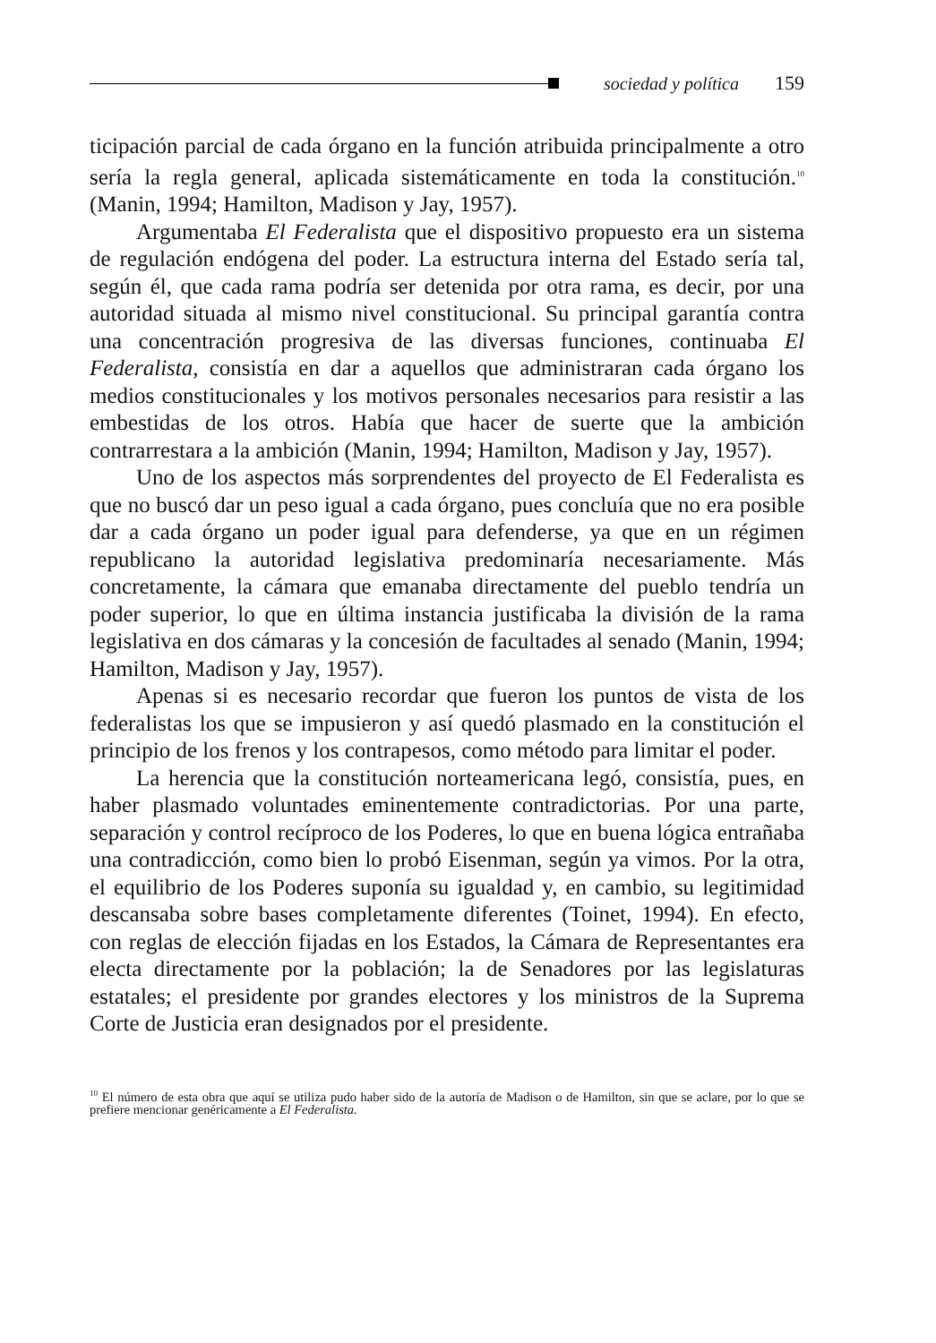sociedad y política 159
ticipación parcial de cada órgano en la función atribuida principalmente a otro sería la regla general, aplicada sistemáticamente en toda la constitución.<sup>10</sup> (Manin, 1994; Hamilton, Madison y Jay, 1957).
Argumentaba El Federalista que el dispositivo propuesto era un sistema de regulación endógena del poder. La estructura interna del Estado sería tal, según él, que cada rama podría ser detenida por otra rama, es decir, por una autoridad situada al mismo nivel constitucional. Su principal garantía contra una concentración progresiva de las diversas funciones, continuaba El Federalista, consistía en dar a aquellos que administraran cada órgano los medios constitucionales y los motivos personales necesarios para resistir a las embestidas de los otros. Había que hacer de suerte que la ambición contrarrestara a la ambición (Manin, 1994; Hamilton, Madison y Jay, 1957).
Uno de los aspectos más sorprendentes del proyecto de El Federalista es que no buscó dar un peso igual a cada órgano, pues concluía que no era posible dar a cada órgano un poder igual para defenderse, ya que en un régimen republicano la autoridad legislativa predominaría necesariamente. Más concretamente, la cámara que emanaba directamente del pueblo tendría un poder superior, lo que en última instancia justificaba la división de la rama legislativa en dos cámaras y la concesión de facultades al senado (Manin, 1994; Hamilton, Madison y Jay, 1957).
Apenas si es necesario recordar que fueron los puntos de vista de los federalistas los que se impusieron y así quedó plasmado en la constitución el principio de los frenos y los contrapesos, como método para limitar el poder.
La herencia que la constitución norteamericana legó, consistía, pues, en haber plasmado voluntades eminentemente contradictorias. Por una parte, separación y control recíproco de los Poderes, lo que en buena lógica entrañaba una contradicción, como bien lo probó Eisenman, según ya vimos. Por la otra, el equilibrio de los Poderes suponía su igualdad y, en cambio, su legitimidad descansaba sobre bases completamente diferentes (Toinet, 1994). En efecto, con reglas de elección fijadas en los Estados, la Cámara de Representantes era electa directamente por la población; la de Senadores por las legislaturas estatales; el presidente por grandes electores y los ministros de la Suprema Corte de Justicia eran designados por el presidente.
<sup>10</sup> El número de esta obra que aquí se utiliza pudo haber sido de la autoría de Madison o de Hamilton, sin que se aclare, por lo que se prefiere mencionar genéricamente a El Federalista.